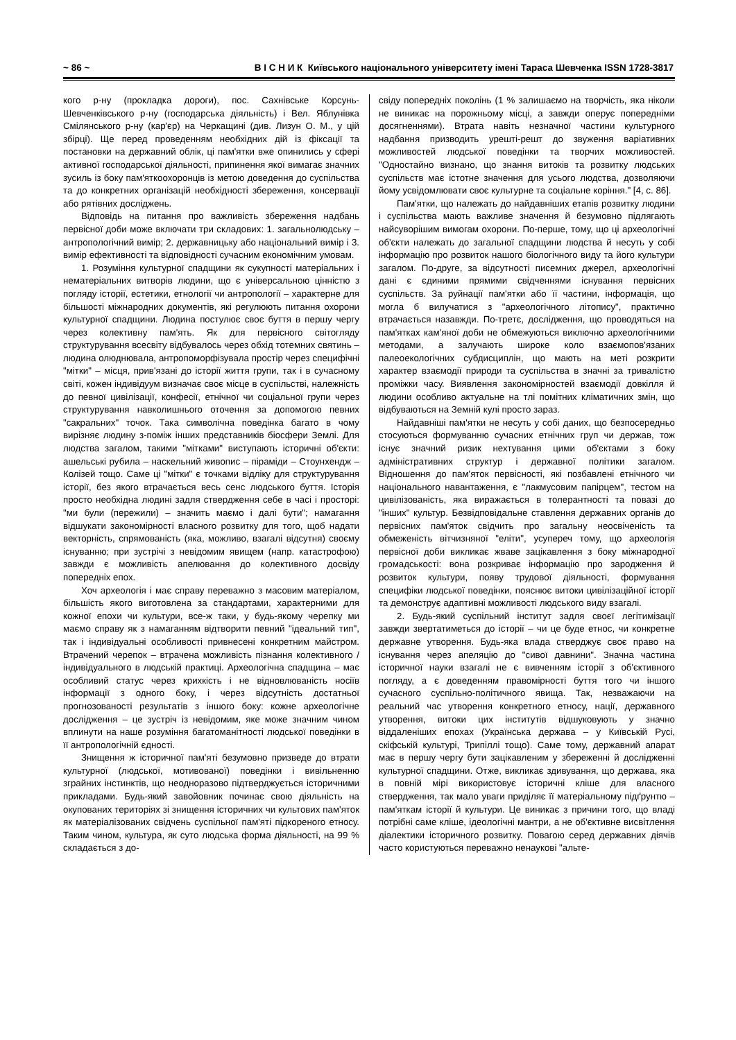~ 86 ~ В І С Н И К Київського національного університету імені Тараса Шевченка ISSN 1728-3817
кого р-ну (прокладка дороги), пос. Сахнівське Корсунь-Шевченківського р-ну (господарська діяльність) і Вел. Яблунівка Смілянського р-ну (кар'єр) на Черкащині (див. Лизун О. М., у цій збірці). Ще перед проведенням необхідних дій із фіксації та постановки на державний облік, ці пам'ятки вже опинились у сфері активної господарської діяльності, припинення якої вимагає значних зусиль із боку пам'яткоохоронців із метою доведення до суспільства та до конкретних організацій необхідності збереження, консервації або рятівних досліджень.
Відповідь на питання про важливість збереження надбань первісної доби може включати три складових: 1. загальнолюдську – антропологічний вимір; 2. державницьку або національний вимір і 3. вимір ефективності та відповідності сучасним економічним умовам.
1. Розуміння культурної спадщини як сукупності матеріальних і нематеріальних витворів людини, що є універсальною цінністю з погляду історії, естетики, етнології чи антропології – характерне для більшості міжнародних документів, які регулюють питання охорони культурної спадщини. Людина постулює своє буття в першу чергу через колективну пам'ять. Як для первісного світогляду структурування всесвіту відбувалось через обхід тотемних святинь – людина олюднювала, антропоморфізувала простір через специфічні "мітки" – місця, прив'язані до історії життя групи, так і в сучасному світі, кожен індивідуум визначає своє місце в суспільстві, належність до певної цивілізації, конфесії, етнічної чи соціальної групи через структурування навколишнього оточення за допомогою певних "сакральних" точок. Така символічна поведінка багато в чому вирізняє людину з-поміж інших представників біосфери Землі. Для людства загалом, такими "мітками" виступають історичні об'єкти: ашельські рубила – наскельний живопис – піраміди – Стоунхендж – Колізей тощо. Саме ці "мітки" є точками відліку для структурування історії, без якого втрачається весь сенс людського буття. Історія просто необхідна людині задля ствердження себе в часі і просторі: "ми були (пережили) – значить маємо і далі бути"; намагання відшукати закономірності власного розвитку для того, щоб надати векторність, спрямованість (яка, можливо, взагалі відсутня) своєму існуванню; при зустрічі з невідомим явищем (напр. катастрофою) завжди є можливість апелювання до колективного досвіду попередніх епох.
Хоч археологія і має справу переважно з масовим матеріалом, більшість якого виготовлена за стандартами, характерними для кожної епохи чи культури, все-ж таки, у будь-якому черепку ми маємо справу як з намаганням відтворити певний "ідеальний тип", так і індивідуальні особливості привнесені конкретним майстром. Втрачений черепок – втрачена можливість пізнання колективного / індивідуального в людській практиці. Археологічна спадщина – має особливий статус через крихкість і не відновлюваність носіїв інформації з одного боку, і через відсутність достатньої прогнозованості результатів з іншого боку: кожне археологічне дослідження – це зустріч із невідомим, яке може значним чином вплинути на наше розуміння багатоманітності людської поведінки в її антропологічній єдності.
Знищення ж історичної пам'яті безумовно призведе до втрати культурної (людської, мотивованої) поведінки і вивільненню зграйних інстинктів, що неодноразово підтверджується історичними прикладами. Будь-який завойовник починає свою діяльність на окупованих територіях зі знищення історичних чи культових пам'яток як матеріалізованих свідчень суспільної пам'яті підкореного етносу. Таким чином, культура, як суто людська форма діяльності, на 99 % складається з до-
свіду попередніх поколінь (1 % залишаємо на творчість, яка ніколи не виникає на порожньому місці, а завжди оперує попередніми досягненнями). Втрата навіть незначної частини культурного надбання призводить урешті-решт до звуження варіативних можливостей людської поведінки та творчих можливостей. "Одностайно визнано, що знання витоків та розвитку людських суспільств має істотне значення для усього людства, дозволяючи йому усвідомлювати своє культурне та соціальне коріння." [4, с. 86].
Пам'ятки, що належать до найдавніших етапів розвитку людини і суспільства мають важливе значення й безумовно підлягають найсуворішим вимогам охорони. По-перше, тому, що ці археологічні об'єкти належать до загальної спадщини людства й несуть у собі інформацію про розвиток нашого біологічного виду та його культури загалом. По-друге, за відсутності писемних джерел, археологічні дані є єдиними прямими свідченнями існування первісних суспільств. За руйнації пам'ятки або її частини, інформація, що могла б вилучатися з "археологічного літопису", практично втрачається назавжди. По-третє, дослідження, що проводяться на пам'ятках кам'яної доби не обмежуються виключно археологічними методами, а залучають широке коло взаємопов'язаних палеоекологічних субдисциплін, що мають на меті розкрити характер взаємодії природи та суспільства в значні за тривалістю проміжки часу. Виявлення закономірностей взаємодії довкілля й людини особливо актуальне на тлі помітних кліматичних змін, що відбуваються на Земній кулі просто зараз.
Найдавніші пам'ятки не несуть у собі даних, що безпосередньо стосуються формуванню сучасних етнічних груп чи держав, тож існує значний ризик нехтування цими об'єктами з боку адміністративних структур і державної політики загалом. Відношення до пам'яток первісності, які позбавлені етнічного чи національного навантаження, є "лакмусовим папірцем", тестом на цивілізованість, яка виражається в толерантності та повазі до "інших" культур. Безвідповідальне ставлення державних органів до первісних пам'яток свідчить про загальну неосвіченість та обмеженість вітчизняної "еліти", усупереч тому, що археологія первісної доби викликає жваве зацікавлення з боку міжнародної громадськості: вона розкриває інформацію про зародження й розвиток культури, появу трудової діяльності, формування специфіки людської поведінки, пояснює витоки цивілізаційної історії та демонструє адаптивні можливості людського виду взагалі.
2. Будь-який суспільний інститут задля своєї легітимізації завжди звертатиметься до історії – чи це буде етнос, чи конкретне державне утворення. Будь-яка влада стверджує своє право на існування через апеляцію до "сивої давнини". Значна частина історичної науки взагалі не є вивченням історії з об'єктивного погляду, а є доведенням правомірності буття того чи іншого сучасного суспільно-політичного явища. Так, незважаючи на реальний час утворення конкретного етносу, нації, державного утворення, витоки цих інститутів відшуковують у значно віддаленіших епохах (Українська держава – у Київській Русі, скіфській культурі, Трипіллі тощо). Саме тому, державний апарат має в першу чергу бути зацікавленим у збереженні й дослідженні культурної спадщини. Отже, викликає здивування, що держава, яка в повній мірі використовує історичні кліше для власного ствердження, так мало уваги приділяє її матеріальному підґрунтю – пам'яткам історії й культури. Це виникає з причини того, що владі потрібні саме кліше, ідеологічні мантри, а не об'єктивне висвітлення діалектики історичного розвитку. Повагою серед державних діячів часто користуються переважно ненаукові "альте-